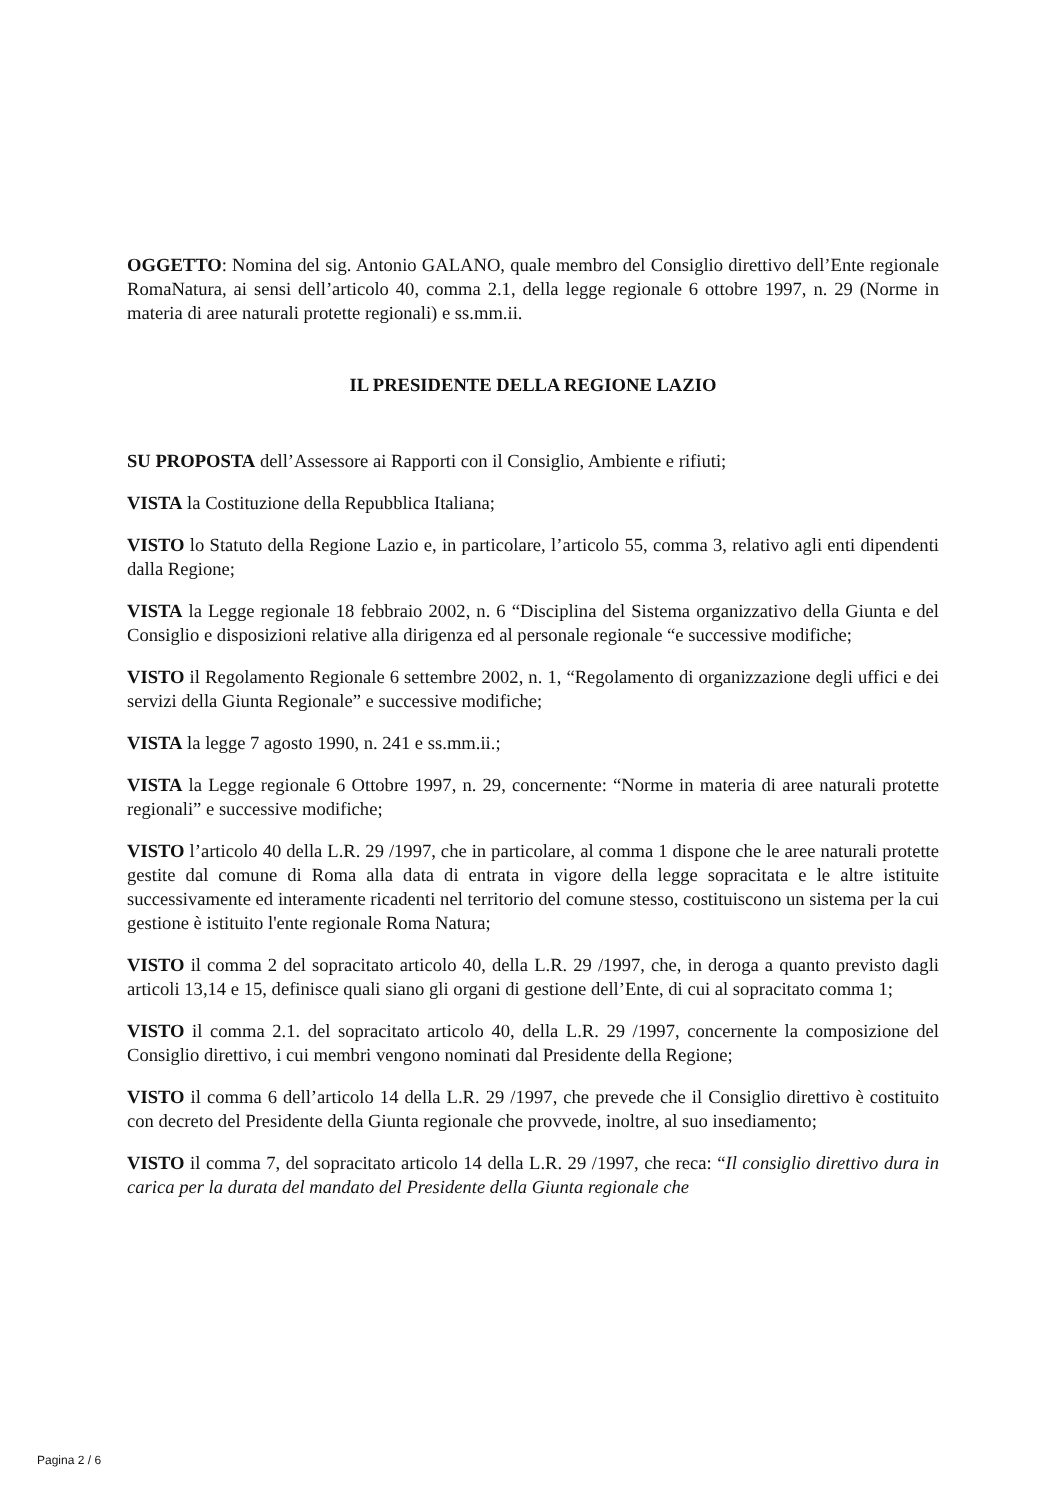OGGETTO: Nomina del sig. Antonio GALANO, quale membro del Consiglio direttivo dell’Ente regionale RomaNatura, ai sensi dell’articolo 40, comma 2.1, della legge regionale 6 ottobre 1997, n. 29 (Norme in materia di aree naturali protette regionali) e ss.mm.ii.
IL PRESIDENTE DELLA REGIONE LAZIO
SU PROPOSTA dell’Assessore ai Rapporti con il Consiglio, Ambiente e rifiuti;
VISTA la Costituzione della Repubblica Italiana;
VISTO lo Statuto della Regione Lazio e, in particolare, l’articolo 55, comma 3, relativo agli enti dipendenti dalla Regione;
VISTA la Legge regionale 18 febbraio 2002, n. 6 “Disciplina del Sistema organizzativo della Giunta e del Consiglio e disposizioni relative alla dirigenza ed al personale regionale “e successive modifiche;
VISTO il Regolamento Regionale 6 settembre 2002, n. 1, “Regolamento di organizzazione degli uffici e dei servizi della Giunta Regionale” e successive modifiche;
VISTA la legge 7 agosto 1990, n. 241 e ss.mm.ii.;
VISTA la Legge regionale 6 Ottobre 1997, n. 29, concernente: “Norme in materia di aree naturali protette regionali” e successive modifiche;
VISTO l’articolo 40 della L.R. 29 /1997, che in particolare, al comma 1 dispone che le aree naturali protette gestite dal comune di Roma alla data di entrata in vigore della legge sopracitata e le altre istituite successivamente ed interamente ricadenti nel territorio del comune stesso, costituiscono un sistema per la cui gestione è istituito l'ente regionale Roma Natura;
VISTO il comma 2 del sopracitato articolo 40, della L.R. 29 /1997, che, in deroga a quanto previsto dagli articoli 13,14 e 15, definisce quali siano gli organi di gestione dell’Ente, di cui al sopracitato comma 1;
VISTO il comma 2.1. del sopracitato articolo 40, della L.R. 29 /1997, concernente la composizione del Consiglio direttivo, i cui membri vengono nominati dal Presidente della Regione;
VISTO il comma 6 dell’articolo 14 della L.R. 29 /1997, che prevede che il Consiglio direttivo è costituito con decreto del Presidente della Giunta regionale che provvede, inoltre, al suo insediamento;
VISTO il comma 7, del sopracitato articolo 14 della L.R. 29 /1997, che reca: “Il consiglio direttivo dura in carica per la durata del mandato del Presidente della Giunta regionale che
Pagina 2 / 6